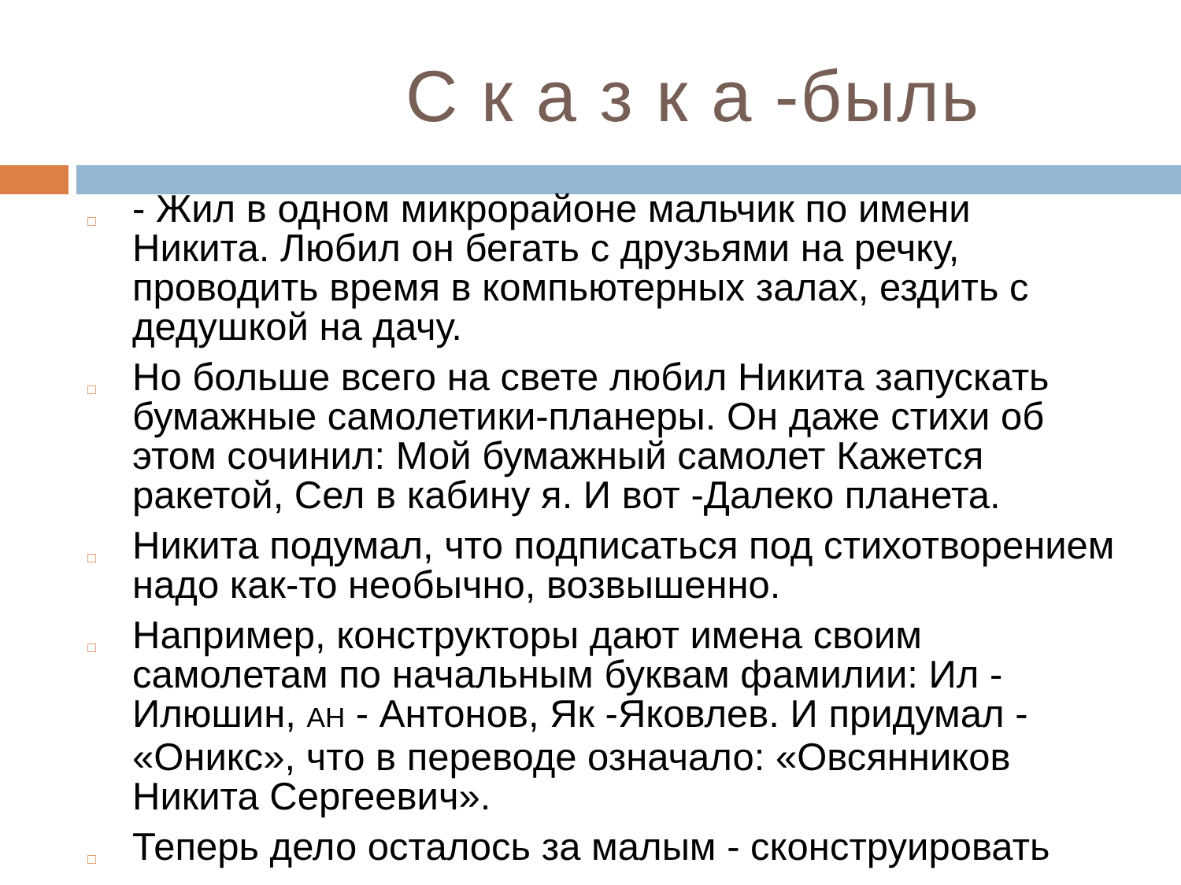С к а з к а -быль
□ - Жил в одном микрорайоне мальчик по имени Никита. Любил он бегать с друзьями на речку, проводить время в компьютерных залах, ездить с дедушкой на дачу.
□ Но больше всего на свете любил Никита запускать бумажные самолетики-планеры. Он даже стихи об этом сочинил: Мой бумажный самолет Кажется ракетой, Сел в кабину я. И вот -Далеко планета.
□ Никита подумал, что подписаться под стихотворением надо как-то необычно, возвышенно.
□ Например, конструкторы дают имена своим самолетам по начальным буквам фамилии: Ил - Илюшин, АН - Антонов, Як -Яковлев. И придумал - «Оникс», что в переводе означало: «Овсянников Никита Сергеевич».
□ Теперь дело осталось за малым - сконструировать